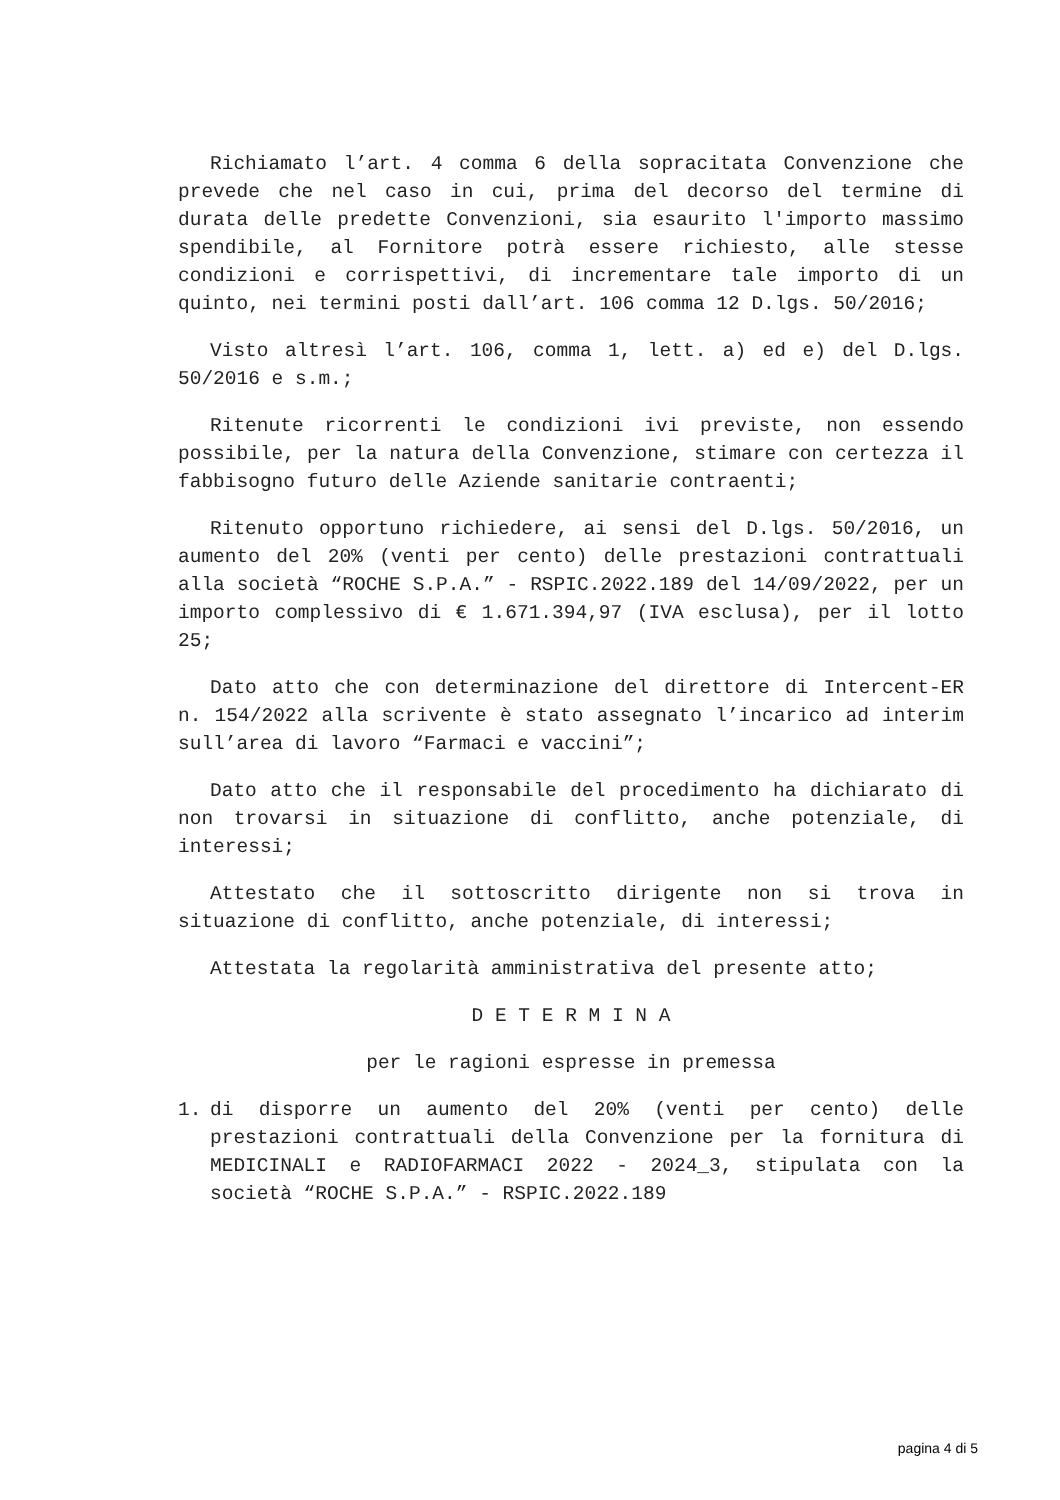Richiamato l’art. 4 comma 6 della sopracitata Convenzione che prevede che nel caso in cui, prima del decorso del termine di durata delle predette Convenzioni, sia esaurito l'importo massimo spendibile, al Fornitore potrà essere richiesto, alle stesse condizioni e corrispettivi, di incrementare tale importo di un quinto, nei termini posti dall’art. 106 comma 12 D.lgs. 50/2016;
Visto altresì l’art. 106, comma 1, lett. a) ed e) del D.lgs. 50/2016 e s.m.;
Ritenute ricorrenti le condizioni ivi previste, non essendo possibile, per la natura della Convenzione, stimare con certezza il fabbisogno futuro delle Aziende sanitarie contraenti;
Ritenuto opportuno richiedere, ai sensi del D.lgs. 50/2016, un aumento del 20% (venti per cento) delle prestazioni contrattuali alla società “ROCHE S.P.A.” - RSPIC.2022.189 del 14/09/2022, per un importo complessivo di € 1.671.394,97 (IVA esclusa), per il lotto 25;
Dato atto che con determinazione del direttore di Intercent-ER n. 154/2022 alla scrivente è stato assegnato l’incarico ad interim sull’area di lavoro “Farmaci e vaccini”;
Dato atto che il responsabile del procedimento ha dichiarato di non trovarsi in situazione di conflitto, anche potenziale, di interessi;
Attestato che il sottoscritto dirigente non si trova in situazione di conflitto, anche potenziale, di interessi;
Attestata la regolarità amministrativa del presente atto;
D E T E R M I N A
per le ragioni espresse in premessa
1. di disporre un aumento del 20% (venti per cento) delle prestazioni contrattuali della Convenzione per la fornitura di MEDICINALI e RADIOFARMACI 2022 - 2024_3, stipulata con la società “ROCHE S.P.A.” - RSPIC.2022.189
pagina 4 di 5